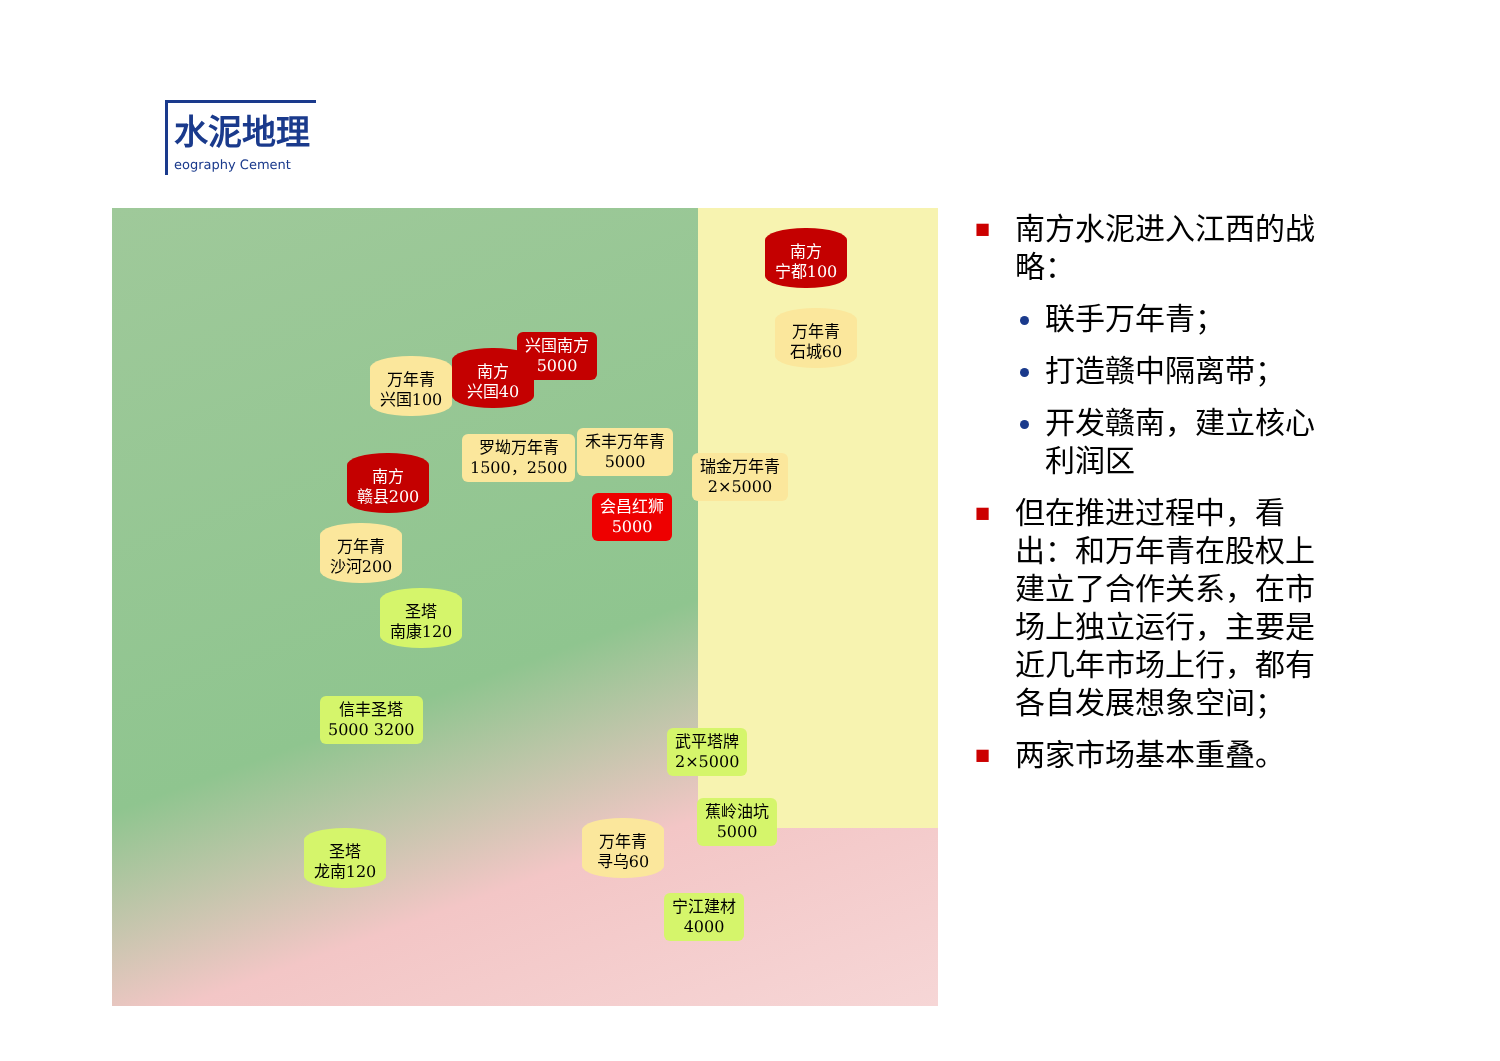水泥地理
eography Cement
南方
宁都100
万年青
石城60
兴国南方
5000
万年青
兴国100
南方
兴国40
罗坳万年青
1500，2500
禾丰万年青
5000
瑞金万年青
2×5000
南方
赣县200
会昌红狮
5000
万年青
沙河200
圣塔
南康120
信丰圣塔
5000 3200
武平塔牌
2×5000
蕉岭油坑
5000
万年青
寻乌60
圣塔
龙南120
宁江建材
4000
■ 南方水泥进入江西的战略：
联手万年青；
打造赣中隔离带；
开发赣南，建立核心利润区
■ 但在推进过程中，看出：和万年青在股权上建立了合作关系，在市场上独立运行，主要是近几年市场上行，都有各自发展想象空间；
■ 两家市场基本重叠。